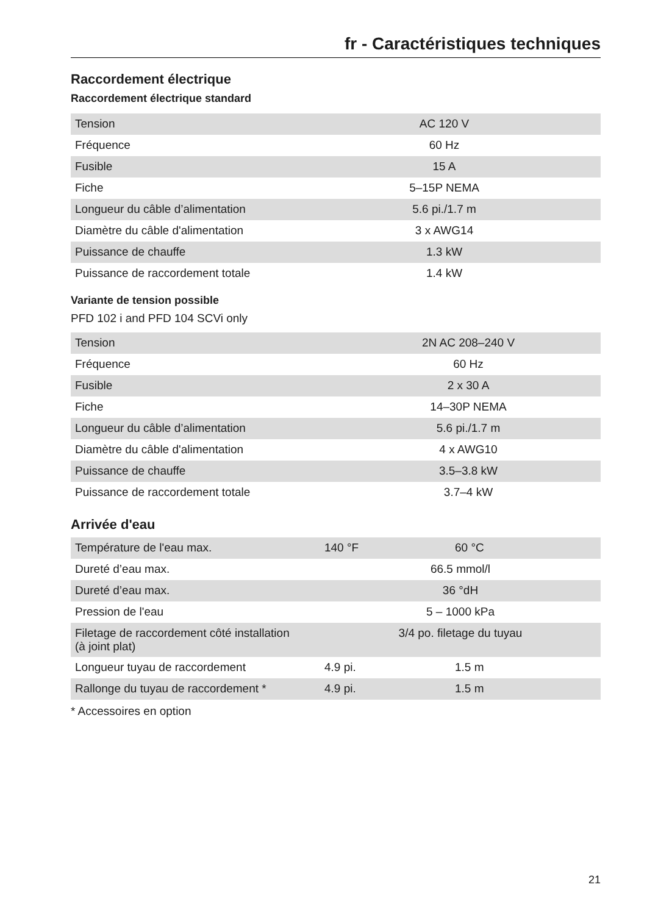fr - Caractéristiques techniques
Raccordement électrique
Raccordement électrique standard
| Tension | AC 120 V |
| Fréquence | 60 Hz |
| Fusible | 15 A |
| Fiche | 5–15P NEMA |
| Longueur du câble d’alimentation | 5.6 pi./1.7 m |
| Diamètre du câble d'alimentation | 3 x AWG14 |
| Puissance de chauffe | 1.3 kW |
| Puissance de raccordement totale | 1.4 kW |
Variante de tension possible
PFD 102 i and PFD 104 SCVi only
| Tension | 2N AC 208–240 V |
| Fréquence | 60 Hz |
| Fusible | 2 x 30 A |
| Fiche | 14–30P NEMA |
| Longueur du câble d’alimentation | 5.6 pi./1.7 m |
| Diamètre du câble d'alimentation | 4 x AWG10 |
| Puissance de chauffe | 3.5–3.8 kW |
| Puissance de raccordement totale | 3.7–4 kW |
Arrivée d'eau
| Température de l'eau max. | 140 °F | 60 °C |
| Dureté d’eau max. | 66.5 mmol/l | |
| Dureté d’eau max. | 36 °dH | |
| Pression de l'eau | 5 – 1000 kPa | |
| Filetage de raccordement côté installation (à joint plat) | 3/4 po. filetage du tuyau | |
| Longueur tuyau de raccordement | 4.9 pi. | 1.5 m |
| Rallonge du tuyau de raccordement * | 4.9 pi. | 1.5 m |
* Accessoires en option
21